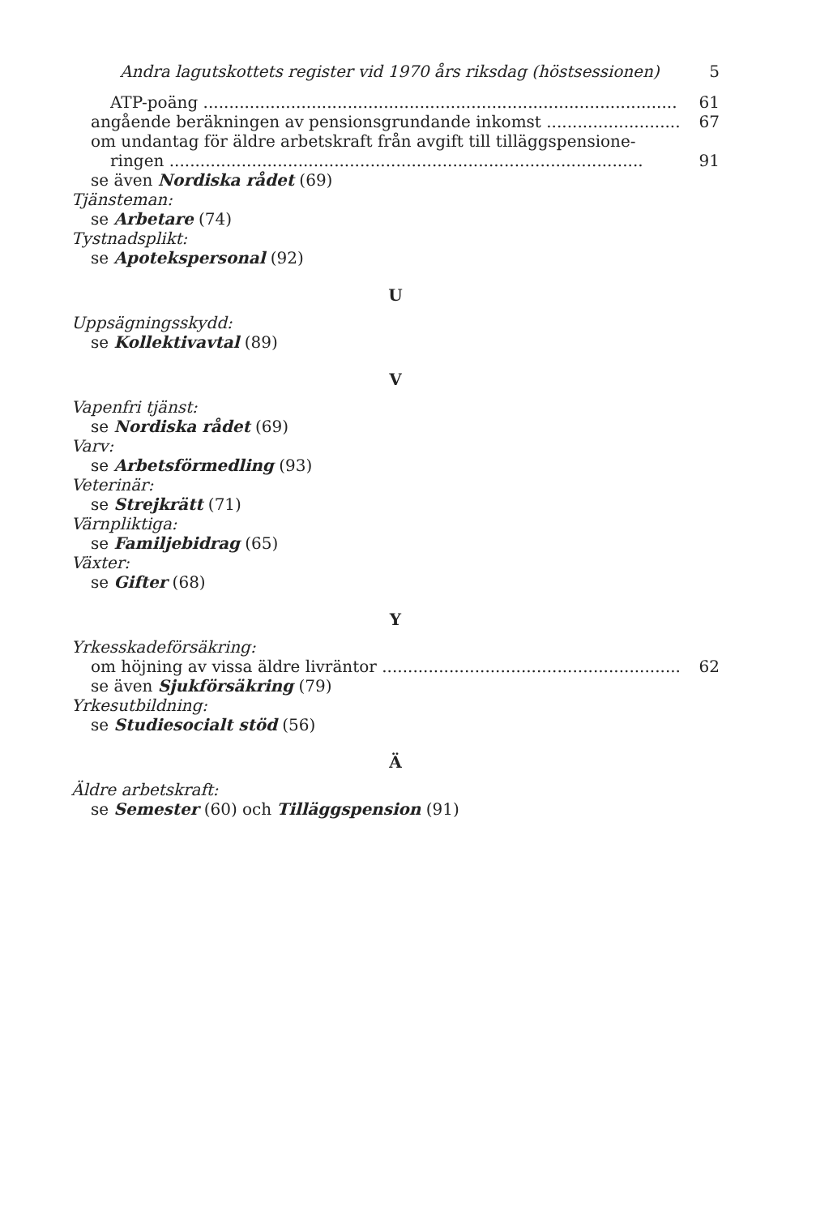Andra lagutskottets register vid 1970 års riksdag (höstsessionen) 5
ATP-poäng 61
angående beräkningen av pensionsgrundande inkomst 67
om undantag för äldre arbetskraft från avgift till tilläggspensione-
ringen 91
se även Nordiska rådet (69)
Tjänsteman:
se Arbetare (74)
Tystnadsplikt:
se Apotekspersonal (92)
U
Uppsägningsskydd:
se Kollektivavtal (89)
V
Vapenfri tjänst:
se Nordiska rådet (69)
Varv:
se Arbetsförmedling (93)
Veterinär:
se Strejkrätt (71)
Värnpliktiga:
se Familjebidrag (65)
Växter:
se Gifter (68)
Y
Yrkesskadeförsäkring:
om höjning av vissa äldre livräntor 62
se även Sjukförsäkring (79)
Yrkesutbildning:
se Studiesocialt stöd (56)
Ä
Äldre arbetskraft:
se Semester (60) och Tilläggspension (91)